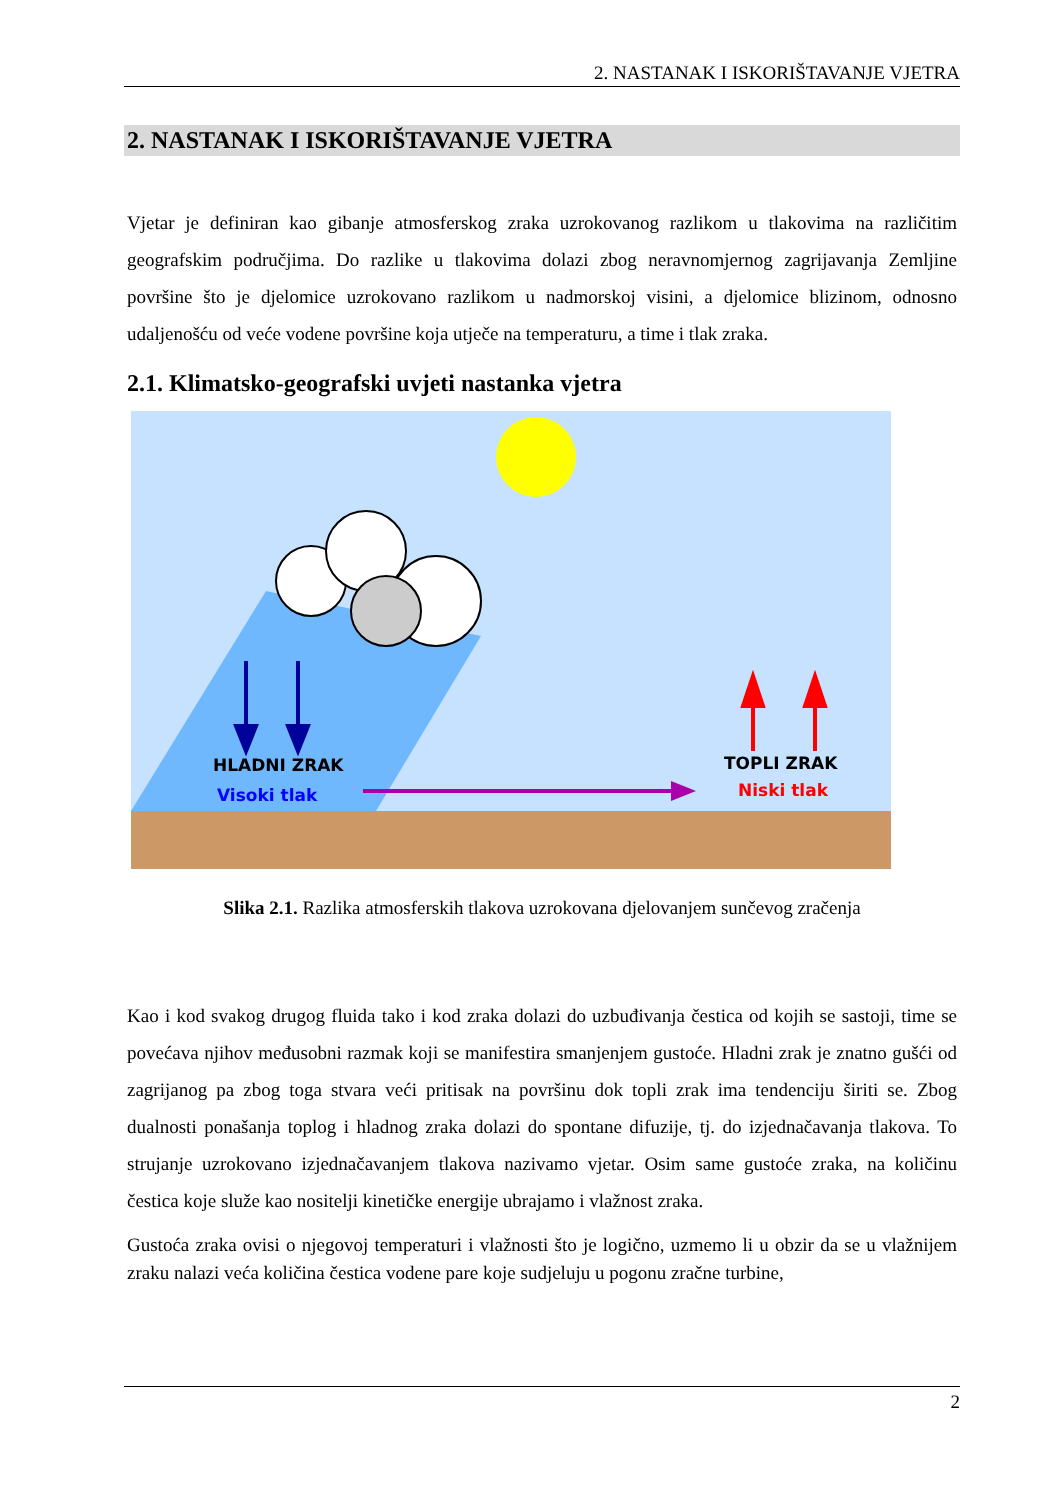2. NASTANAK I ISKORIŠTAVANJE VJETRA
2. NASTANAK I ISKORIŠTAVANJE VJETRA
Vjetar je definiran kao gibanje atmosferskog zraka uzrokovanog razlikom u tlakovima na različitim geografskim područjima. Do razlike u tlakovima dolazi zbog neravnomjernog zagrijavanja Zemljine površine što je djelomice uzrokovano razlikom u nadmorskoj visini, a djelomice blizinom, odnosno udaljenošću od veće vodene površine koja utječe na temperaturu, a time i tlak zraka.
2.1. Klimatsko-geografski uvjeti nastanka vjetra
HLADNI ZRAK
Visoki tlak
TOPLI ZRAK
Niski tlak
Slika 2.1. Razlika atmosferskih tlakova uzrokovana djelovanjem sunčevog zračenja
Kao i kod svakog drugog fluida tako i kod zraka dolazi do uzbuđivanja čestica od kojih se sastoji, time se povećava njihov međusobni razmak koji se manifestira smanjenjem gustoće. Hladni zrak je znatno gušći od zagrijanog pa zbog toga stvara veći pritisak na površinu dok topli zrak ima tendenciju širiti se. Zbog dualnosti ponašanja toplog i hladnog zraka dolazi do spontane difuzije, tj. do izjednačavanja tlakova. To strujanje uzrokovano izjednačavanjem tlakova nazivamo vjetar. Osim same gustoće zraka, na količinu čestica koje služe kao nositelji kinetičke energije ubrajamo i vlažnost zraka.
Gustoća zraka ovisi o njegovoj temperaturi i vlažnosti što je logično, uzmemo li u obzir da se u vlažnijem zraku nalazi veća količina čestica vodene pare koje sudjeluju u pogonu zračne turbine,
2